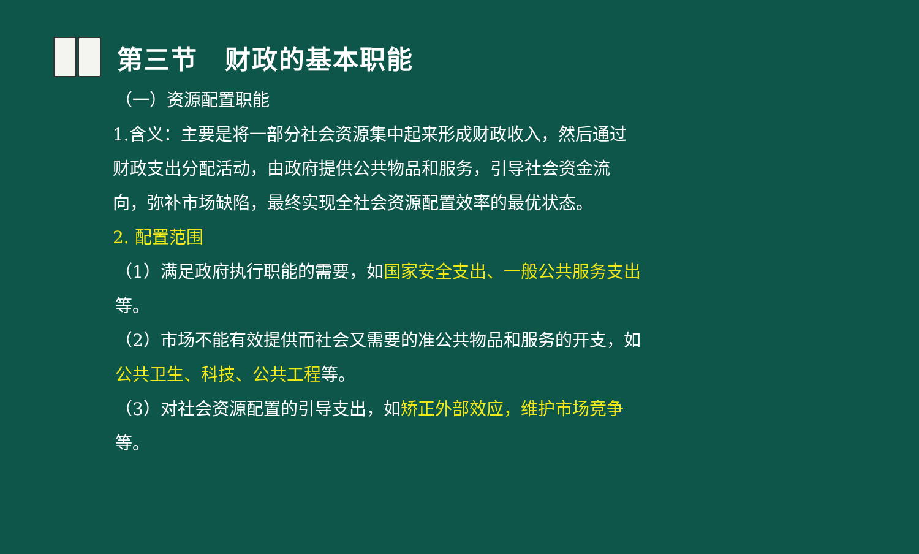第三节　财政的基本职能
（一）资源配置职能
1.含义：主要是将一部分社会资源集中起来形成财政收入，然后通过财政支出分配活动，由政府提供公共物品和服务，引导社会资金流向，弥补市场缺陷，最终实现全社会资源配置效率的最优状态。
2. 配置范围
（1）满足政府执行职能的需要，如国家安全支出、一般公共服务支出等。
（2）市场不能有效提供而社会又需要的准公共物品和服务的开支，如公共卫生、科技、公共工程等。
（3）对社会资源配置的引导支出，如矫正外部效应，维护市场竞争等。